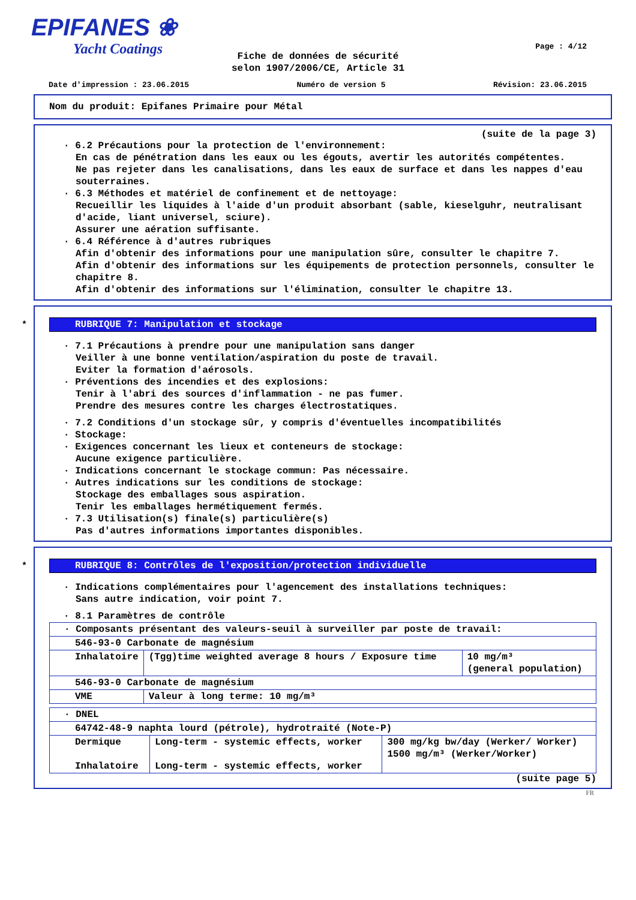EPIFANES ❀
Yacht Coatings
Page : 4/12
Fiche de données de sécurité
selon 1907/2006/CE, Article 31
Date d'impression : 23.06.2015 Numéro de version 5 Révision: 23.06.2015
Nom du produit: Epifanes Primaire pour Métal
(suite de la page 3)
· 6.2 Précautions pour la protection de l'environnement:
En cas de pénétration dans les eaux ou les égouts, avertir les autorités compétentes.
Ne pas rejeter dans les canalisations, dans les eaux de surface et dans les nappes d'eau souterraines.
· 6.3 Méthodes et matériel de confinement et de nettoyage:
Recueillir les liquides à l'aide d'un produit absorbant (sable, kieselguhr, neutralisant d'acide, liant universel, sciure).
Assurer une aération suffisante.
· 6.4 Référence à d'autres rubriques
Afin d'obtenir des informations pour une manipulation sûre, consulter le chapitre 7.
Afin d'obtenir des informations sur les équipements de protection personnels, consulter le chapitre 8.
Afin d'obtenir des informations sur l'élimination, consulter le chapitre 13.
*
RUBRIQUE 7: Manipulation et stockage
· 7.1 Précautions à prendre pour une manipulation sans danger
Veiller à une bonne ventilation/aspiration du poste de travail.
Eviter la formation d'aérosols.
· Préventions des incendies et des explosions:
Tenir à l'abri des sources d'inflammation - ne pas fumer.
Prendre des mesures contre les charges électrostatiques.
· 7.2 Conditions d'un stockage sûr, y compris d'éventuelles incompatibilités
· Stockage:
· Exigences concernant les lieux et conteneurs de stockage:
Aucune exigence particulière.
· Indications concernant le stockage commun: Pas nécessaire.
· Autres indications sur les conditions de stockage:
Stockage des emballages sous aspiration.
Tenir les emballages hermétiquement fermés.
· 7.3 Utilisation(s) finale(s) particulière(s)
Pas d'autres informations importantes disponibles.
*
RUBRIQUE 8: Contrôles de l'exposition/protection individuelle
· Indications complémentaires pour l'agencement des installations techniques:
Sans autre indication, voir point 7.
· 8.1 Paramètres de contrôle
| · Composants présentant des valeurs-seuil à surveiller par poste de travail: | | |
| 546-93-0 Carbonate de magnésium | | |
| Inhalatoire | (Tgg)time weighted average 8 hours / Exposure time | 10 mg/m³ (general population) |
| 546-93-0 Carbonate de magnésium | | |
| VME | Valeur à long terme: 10 mg/m³ | |
| · DNEL | | |
| 64742-48-9 naphta lourd (pétrole), hydrotraité (Note-P) | | |
| Dermique Inhalatoire | Long-term - systemic effects, worker Long-term - systemic effects, worker | 300 mg/kg bw/day (Werker/ Worker) 1500 mg/m³ (Werker/Worker) |
(suite page 5)
FR